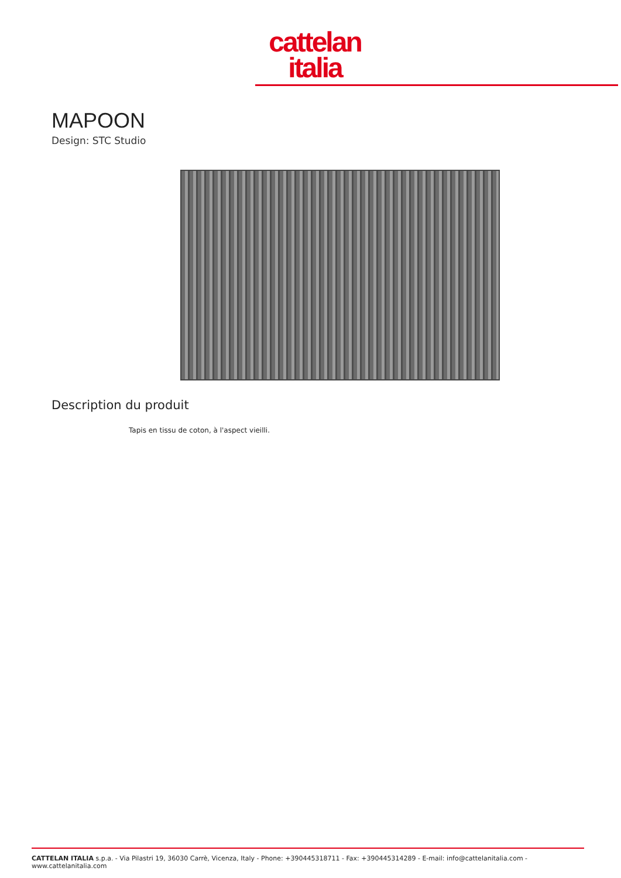cattelan
italia
MAPOON
Design: STC Studio
Description du produit
Tapis en tissu de coton, à l'aspect vieilli.
CATTELAN ITALIA s.p.a. - Via Pilastri 19, 36030 Carrè, Vicenza, Italy - Phone: +390445318711 - Fax: +390445314289 - E-mail: info@cattelanitalia.com - www.cattelanitalia.com